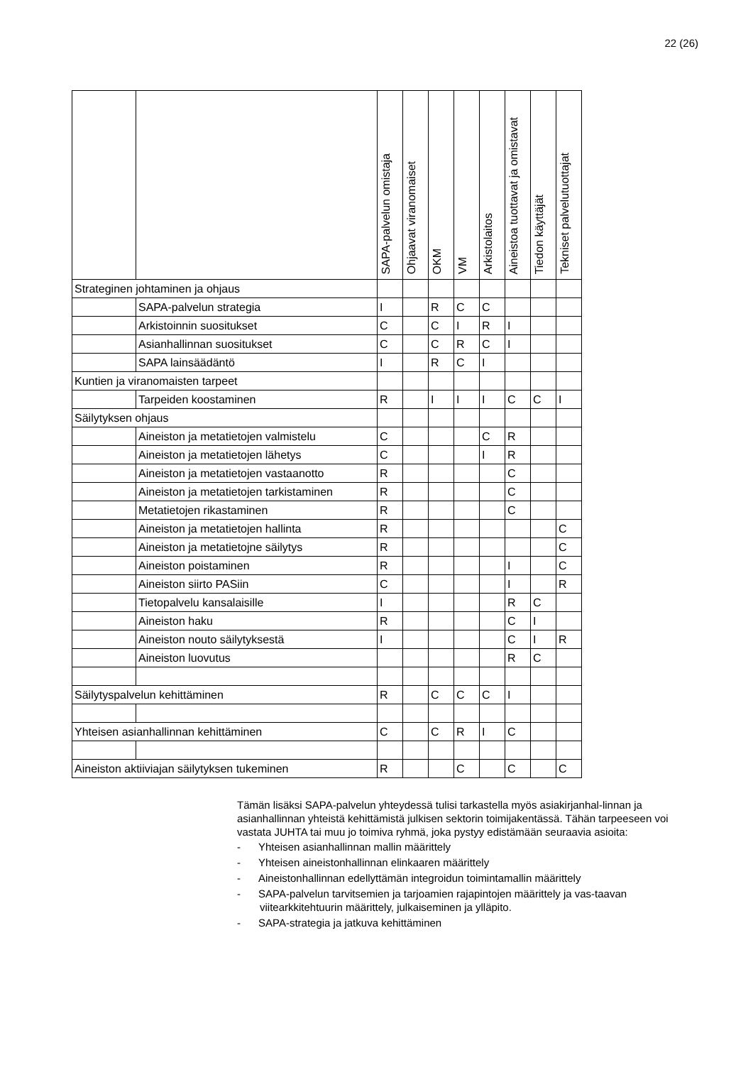22 (26)
| | | SAPA-palvelun omistaja | Ohjaavat viranomaiset | OKM | VM | Arkistolaitos | Aineistoa tuottavat ja omistavat | Tiedon käyttäjät | Tekniset palvelutuottajat |
| --- | --- | --- | --- | --- | --- | --- | --- | --- | --- |
| Strateginen johtaminen ja ohjaus | | | | | | | | | |
| | SAPA-palvelun strategia | I | | R | C | C | | | |
| | Arkistoinnin suositukset | C | | C | I | R | I | | |
| | Asianhallinnan suositukset | C | | C | R | C | I | | |
| | SAPA lainsäädäntö | I | | R | C | I | | | |
| Kuntien ja viranomaisten tarpeet | | | | | | | | | |
| | Tarpeiden koostaminen | R | | I | I | I | C | C | I |
| Säilytyksen ohjaus | | | | | | | | | |
| | Aineiston ja metatietojen valmistelu | C | | | | C | R | | |
| | Aineiston ja metatietojen lähetys | C | | | | I | R | | |
| | Aineiston ja metatietojen vastaanotto | R | | | | | C | | |
| | Aineiston ja metatietojen tarkistaminen | R | | | | | C | | |
| | Metatietojen rikastaminen | R | | | | | C | | |
| | Aineiston ja metatietojen hallinta | R | | | | | | | C |
| | Aineiston ja metatietojne säilytys | R | | | | | | | C |
| | Aineiston poistaminen | R | | | | | I | | C |
| | Aineiston siirto PASiin | C | | | | | I | | R |
| | Tietopalvelu kansalaisille | I | | | | | R | C | |
| | Aineiston haku | R | | | | | C | I | |
| | Aineiston nouto säilytyksestä | I | | | | | C | I | R |
| | Aineiston luovutus | | | | | | R | C | |
| Säilytyspalvelun kehittäminen | | R | | C | C | C | I | | |
| Yhteisen asianhallinnan kehittäminen | | C | | C | R | I | C | | |
| Aineiston aktiiviajan säilytyksen tukeminen | | R | | | C | | C | | C |
Tämän lisäksi SAPA-palvelun yhteydessä tulisi tarkastella myös asiakirjanhal-linnan ja asianhallinnan yhteistä kehittämistä julkisen sektorin toimijakentässä. Tähän tarpeeseen voi vastata JUHTA tai muu jo toimiva ryhmä, joka pystyy edistämään seuraavia asioita:
- Yhteisen asianhallinnan mallin määrittely
- Yhteisen aineistonhallinnan elinkaaren määrittely
- Aineistonhallinnan edellyttämän integroidun toimintamallin määrittely
- SAPA-palvelun tarvitsemien ja tarjoamien rajapintojen määrittely ja vas-taavan viitearkkitehtuurin määrittely, julkaiseminen ja ylläpito.
- SAPA-strategia ja jatkuva kehittäminen